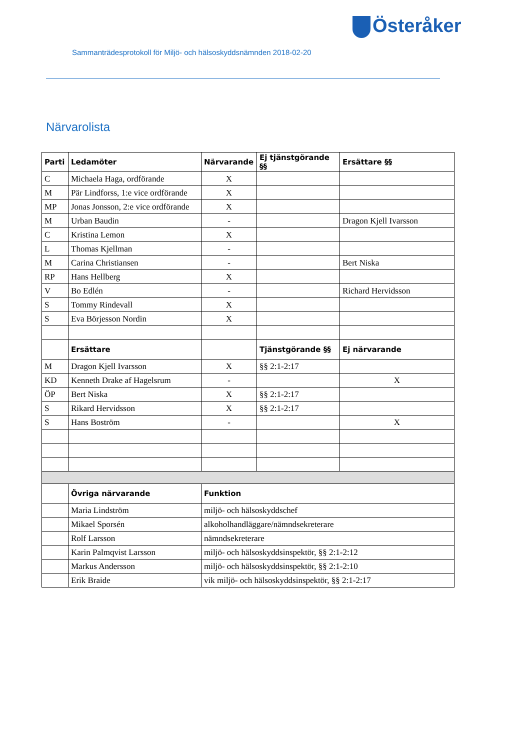Österåker
Sammanträdesprotokoll för Miljö- och hälsoskyddsnämnden 2018-02-20
Närvarolista
| Parti | Ledamöter | Närvarande | Ej tjänstgörande §§ | Ersättare §§ |
| --- | --- | --- | --- | --- |
| C | Michaela Haga, ordförande | X | | |
| M | Pär Lindforss, 1:e vice ordförande | X | | |
| MP | Jonas Jonsson, 2:e vice ordförande | X | | |
| M | Urban Baudin | - | | Dragon Kjell Ivarsson |
| C | Kristina Lemon | X | | |
| L | Thomas Kjellman | - | | |
| M | Carina Christiansen | - | | Bert Niska |
| RP | Hans Hellberg | X | | |
| V | Bo Edlén | - | | Richard Hervidsson |
| S | Tommy Rindevall | X | | |
| S | Eva Börjesson Nordin | X | | |
| | Ersättare | | Tjänstgörande §§ | Ej närvarande |
| M | Dragon Kjell Ivarsson | X | §§ 2:1-2:17 | |
| KD | Kenneth Drake af Hagelsrum | - | | X |
| ÖP | Bert Niska | X | §§ 2:1-2:17 | |
| S | Rikard Hervidsson | X | §§ 2:1-2:17 | |
| S | Hans Boström | - | | X |
| | Övriga närvarande | Funktion | | |
| | Maria Lindström | miljö- och hälsoskyddschef | | |
| | Mikael Sporsén | alkoholhandläggare/nämndsekreterare | | |
| | Rolf Larsson | nämndsekreterare | | |
| | Karin Palmqvist Larsson | miljö- och hälsoskyddsinspektör, §§ 2:1-2:12 | | |
| | Markus Andersson | miljö- och hälsoskyddsinspektör, §§ 2:1-2:10 | | |
| | Erik Braide | vik miljö- och hälsoskyddsinspektör, §§ 2:1-2:17 | | |